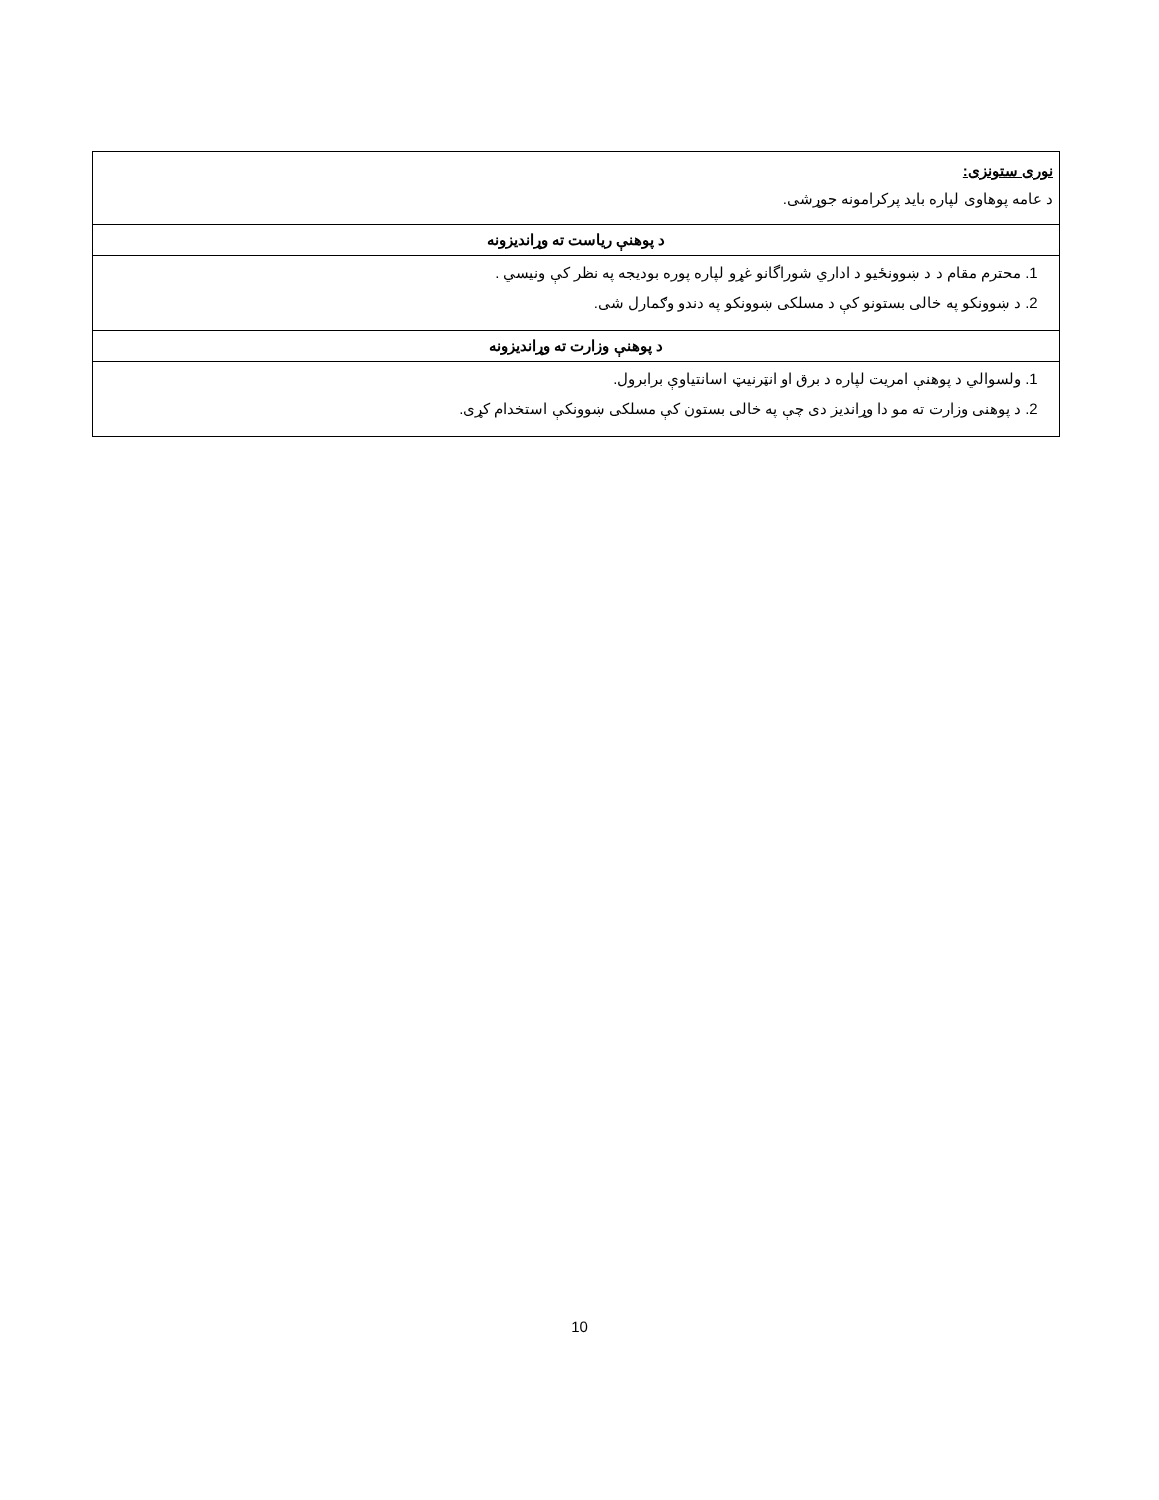| نوری ستونزی: د عامه پوهاوی لپاره باید پرکرامونه جوړشی. |
| د پوهنې ریاست ته وړاندیزونه |
| 1. محترم مقام د د ښوونځیو د اداري شوراگانو غړو لپاره پوره بودیجه په نظر کې ونیسي . 2. د ښوونکو په خالی بستونو کې د مسلکی ښوونکو په دندو وګمارل شی. |
| د پوهنې وزارت ته وړاندیزونه |
| 1. ولسوالي د پوهنې امریت لپاره د برق او انټرنیټ اسانتیاوې برابرول. 2. د پوهنی وزارت ته مو دا وړاندیز دی چې په خالی بستون کې مسلکی ښوونکې استخدام کړی. |
10